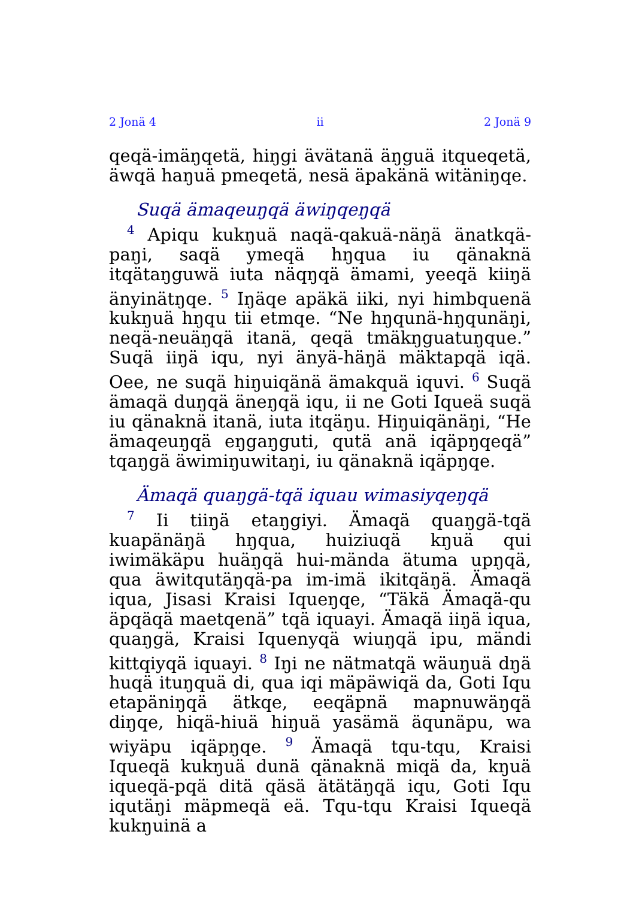2 Jonä 4 ii 2 Jonä 9
qeqä-imäŋqetä, hiŋgi ävätanä äŋguä itqueqetä, äwqä haŋuä pmeqetä, nesä äpakänä witäniŋqe.
Suqä ämaqeuŋqä äwiŋqeŋqä
<sup>4</sup> Apiqu kukŋuä naqä-qakuä-näŋä änatkqä-paŋi, saqä ymeqä hŋqua iu qänaknä itqätaŋguwä iuta näqŋqä ämami, yeeqä kiiŋä änyinätŋqe. <sup>5</sup> Iŋäqe apäkä iiki, nyi himbquenä kukŋuä hŋqu tii etmqe. “Ne hŋqunä-hŋqunäŋi, neqä-neuäŋqä itanä, qeqä tmäkŋguatuŋque.” Suqä iiŋä iqu, nyi änyä-häŋä mäktapqä iqä. Oee, ne suqä hiŋuiqänä ämakquä iquvi. <sup>6</sup> Suqä ämaqä duŋqä äneŋqä iqu, ii ne Goti Iqueä suqä iu qänaknä itanä, iuta itqäŋu. Hiŋuiqänäŋi, “He ämaqeuŋqä eŋgaŋguti, qutä anä iqäpŋqeqä” tqaŋgä äwimiŋuwitaŋi, iu qänaknä iqäpŋqe.
Ämaqä quaŋgä-tqä iquau wimasiyqeŋqä
<sup>7</sup> Ii tiiŋä etaŋgiyi. Ämaqä quaŋgä-tqä kuapänäŋä hŋqua, huiziuqä kŋuä qui iwimäkäpu huäŋqä hui-mända ätuma upŋqä, qua äwitqutäŋqä-pa im-imä ikitqäŋä. Ämaqä iqua, Jisasi Kraisi Iqueŋqe, “Täkä Ämaqä-qu äpqäqä maetqenä” tqä iquayi. Ämaqä iiŋä iqua, quaŋgä, Kraisi Iquenyqä wiuŋqä ipu, mändi kittqiyqä iquayi. <sup>8</sup> Iŋi ne nätmatqä wäuŋuä dŋä huqä ituŋquä di, qua iqi mäpäwiqä da, Goti Iqu etapäniŋqä ätkqe, eeqäpnä mapnuwäŋqä diŋqe, hiqä-hiuä hiŋuä yasämä äqunäpu, wa wiyäpu iqäpŋqe. <sup>9</sup> Ämaqä tqu-tqu, Kraisi Iqueqä kukŋuä dunä qänaknä miqä da, kŋuä iqueqä-pqä ditä qäsä ätätäŋqä iqu, Goti Iqu iqutäŋi mäpmeqä eä. Tqu-tqu Kraisi Iqueqä kukŋuinä a